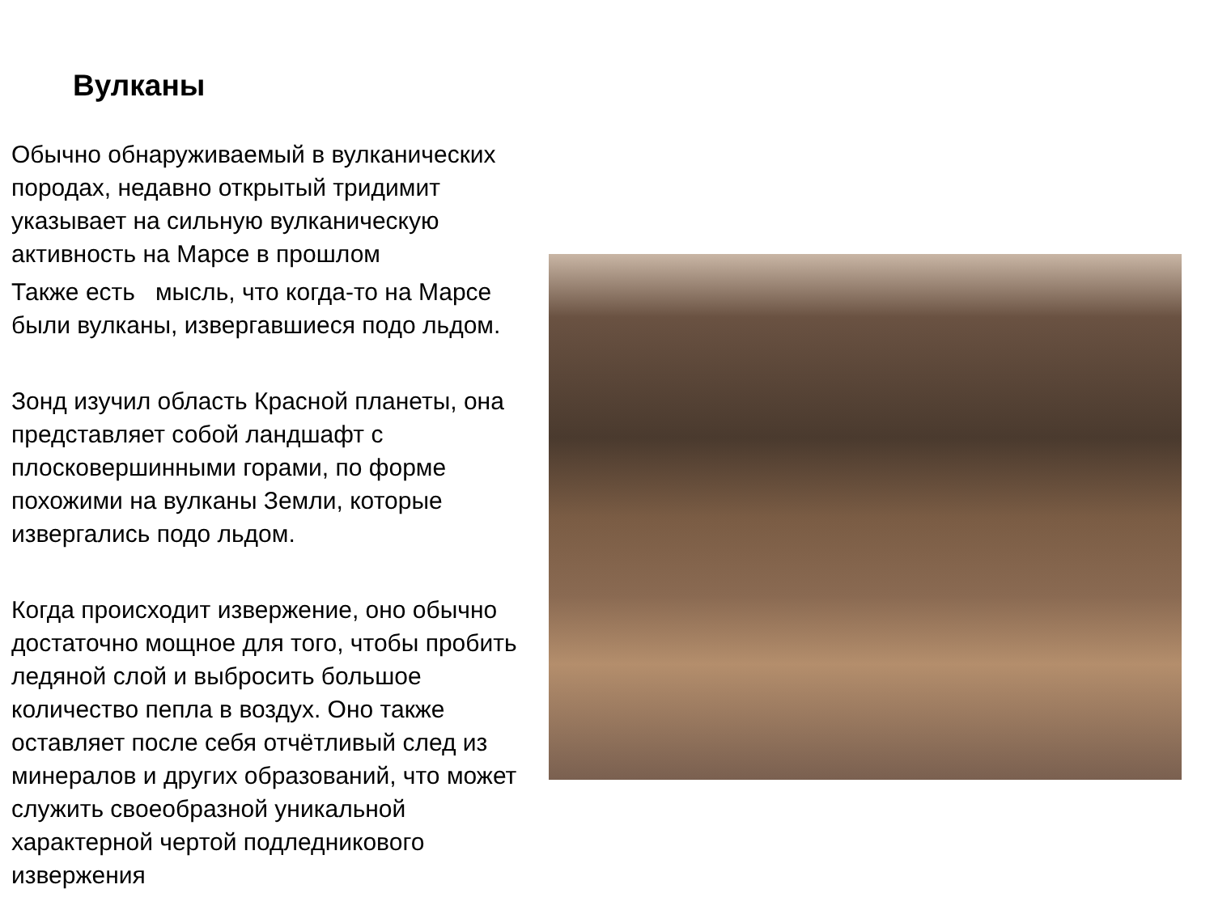Вулканы
Обычно обнаруживаемый в вулканических породах, недавно открытый тридимит указывает на сильную вулканическую активность на Марсе в прошлом
Также есть мысль, что когда-то на Марсе были вулканы, извергавшиеся подо льдом.
Зонд изучил область Красной планеты, она представляет собой ландшафт с плосковершинными горами, по форме похожими на вулканы Земли, которые извергались подо льдом.
Когда происходит извержение, оно обычно достаточно мощное для того, чтобы пробить ледяной слой и выбросить большое количество пепла в воздух. Оно также оставляет после себя отчётливый след из минералов и других образований, что может служить своеобразной уникальной характерной чертой подледникового извержения